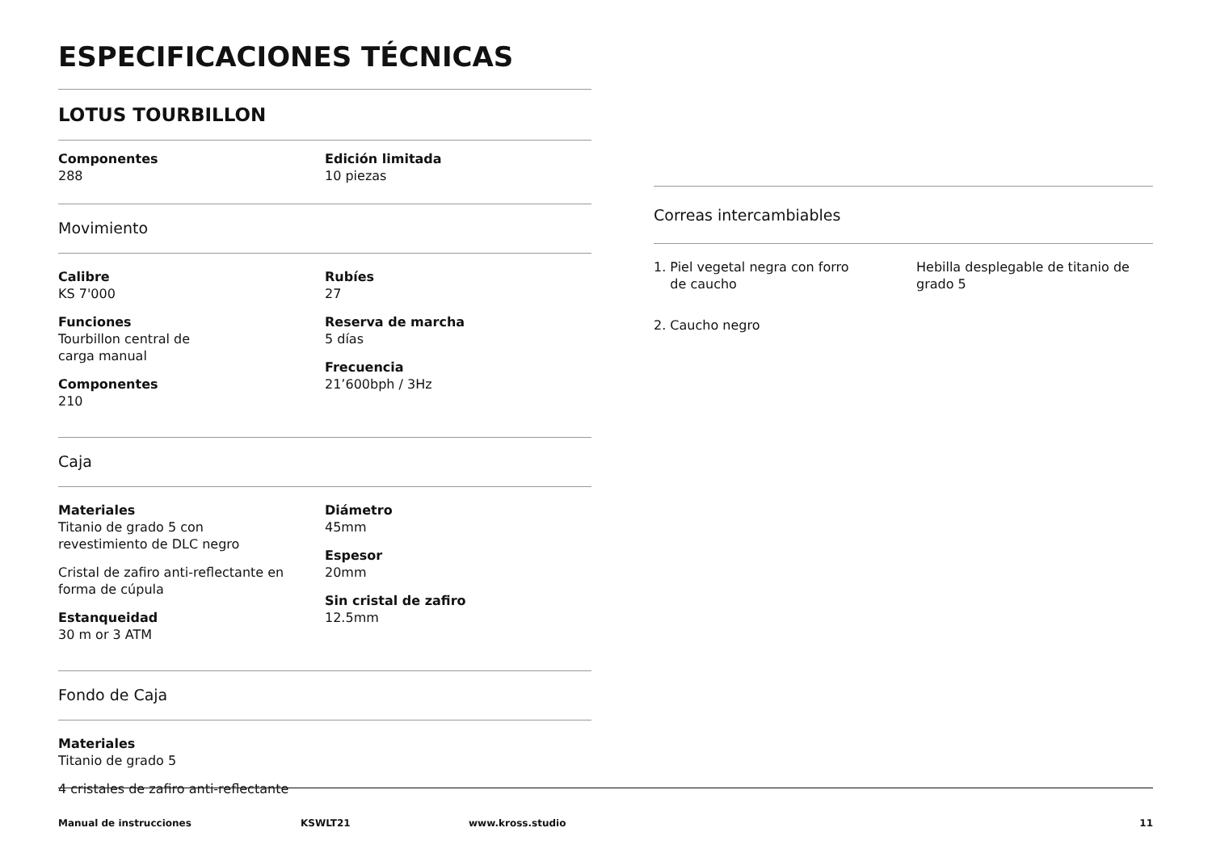ESPECIFICACIONES TÉCNICAS
LOTUS TOURBILLON
Componentes
288
Edición limitada
10 piezas
Movimiento
Calibre
KS 7'000
Funciones
Tourbillon central de
carga manual
Componentes
210
Rubíes
27
Reserva de marcha
5 días
Frecuencia
21’600bph / 3Hz
Caja
Materiales
Titanio de grado 5 con
revestimiento de DLC negro
Cristal de zafiro anti-reflectante en forma de cúpula
Estanqueidad
30 m or 3 ATM
Diámetro
45mm
Espesor
20mm
Sin cristal de zafiro
12.5mm
Fondo de Caja
Materiales
Titanio de grado 5
4 cristales de zafiro anti-reflectante
Correas intercambiables
1. Piel vegetal negra con forro
de caucho
2. Caucho negro
Hebilla desplegable de titanio de grado 5
Manual de instrucciones KSWLT21 www.kross.studio 11